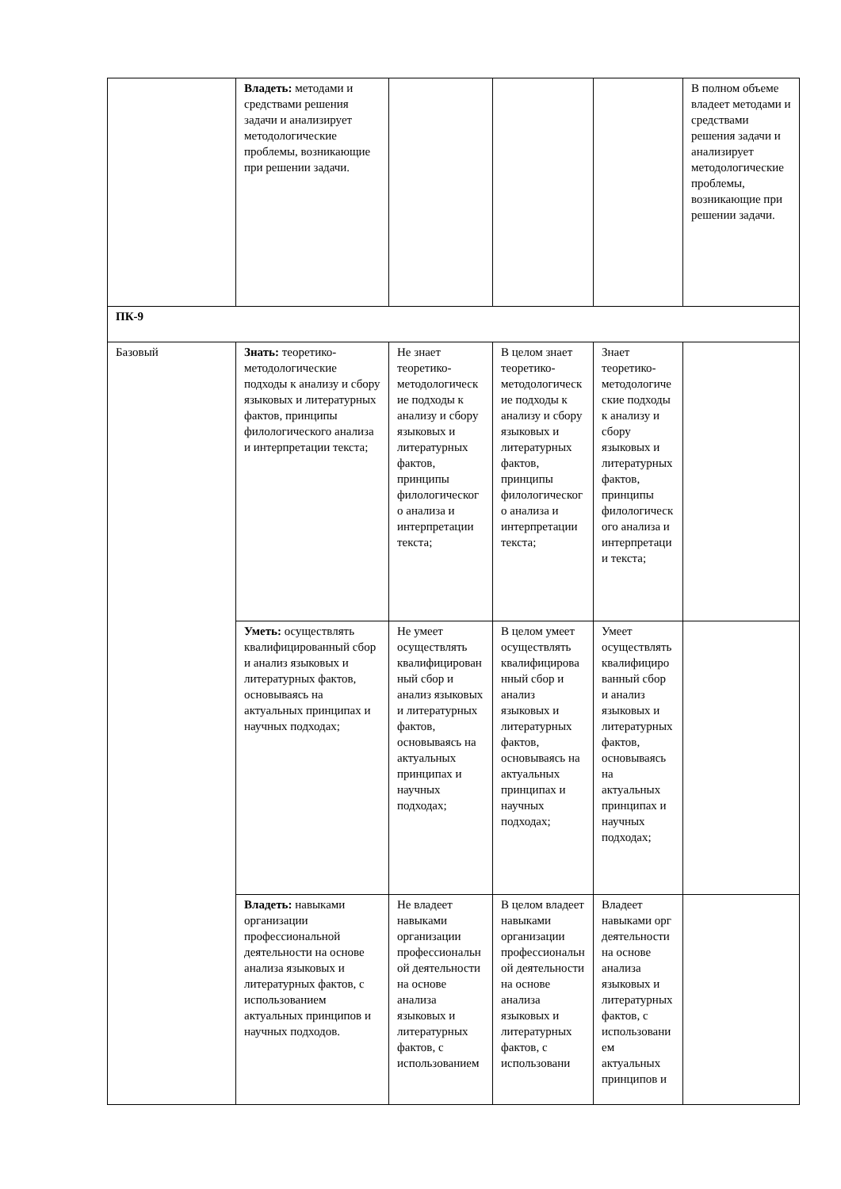| | Владеть: методами и средствами решения задачи и анализирует методологические проблемы, возникающие при решении задачи. | | | | В полном объеме владеет методами и средствами решения задачи и анализирует методологические проблемы, возникающие при решении задачи. |
| ПК-9 | | | | | |
| Базовый | Знать: теоретико-методологические подходы к анализу и сбору языковых и литературных фактов, принципы филологического анализа и интерпретации текста; | Не знает теоретико-методологические подходы к анализу и сбору языковых и литературных фактов, принципы филологического анализа и интерпретации текста; | В целом знает теоретико-методологические подходы к анализу и сбору языковых и литературных фактов, принципы филологического анализа и интерпретации текста; | Знает теоретико-методологические подходы к анализу и сбору языковых и литературных фактов, принципы филологического анализа и интерпретации текста; | |
| | Уметь: осуществлять квалифицированный сбор и анализ языковых и литературных фактов, основываясь на актуальных принципах и научных подходах; | Не умеет осуществлять квалифицированный сбор и анализ языковых и литературных фактов, основываясь на актуальных принципах и научных подходах; | В целом умеет осуществлять квалифицированный сбор и анализ языковых и литературных фактов, основываясь на актуальных принципах и научных подходах; | Умеет осуществлять квалифицированный сбор и анализ языковых и литературных фактов, основываясь на актуальных принципах и научных подходах; | |
| | Владеть: навыками организации профессиональной деятельности на основе анализа языковых и литературных фактов, с использованием актуальных принципов и научных подходов. | Не владеет навыками организации профессиональной деятельности на основе анализа языковых и литературных фактов, с использованием | В целом владеет навыками организации профессиональной деятельности на основе анализа языковых и литературных фактов, с использовани | Владеет навыками орг деятельности на основе анализа языковых и литературных фактов, с использованием актуальных принципов и | |